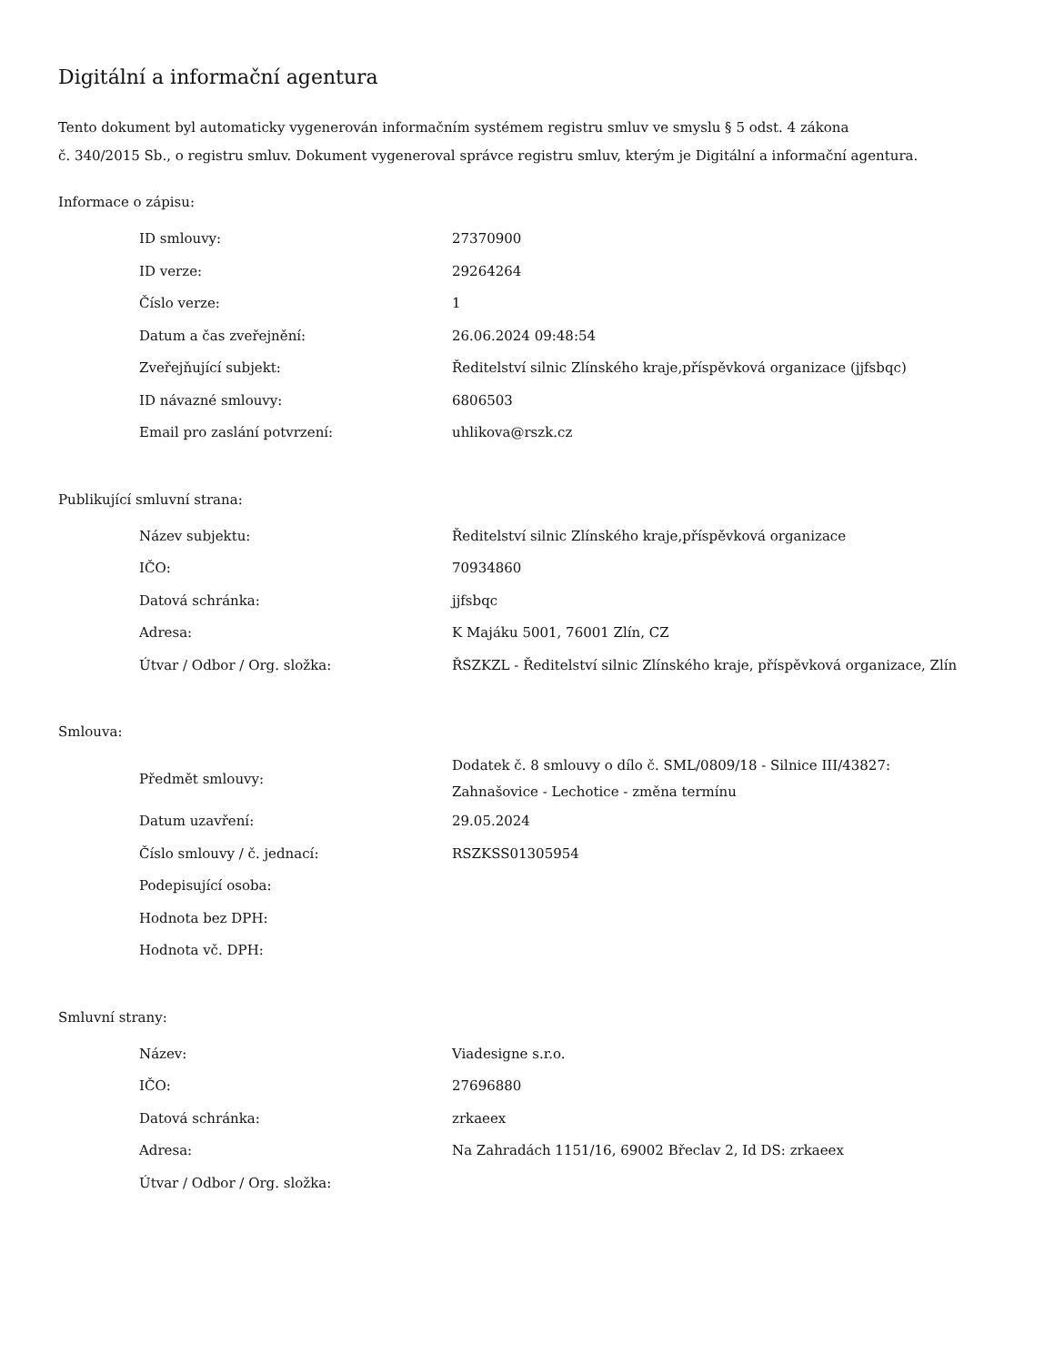Digitální a informační agentura
Tento dokument byl automaticky vygenerován informačním systémem registru smluv ve smyslu § 5 odst. 4 zákona
č. 340/2015 Sb., o registru smluv. Dokument vygeneroval správce registru smluv, kterým je Digitální a informační agentura.
Informace o zápisu:
| ID smlouvy: | 27370900 |
| ID verze: | 29264264 |
| Číslo verze: | 1 |
| Datum a čas zveřejnění: | 26.06.2024 09:48:54 |
| Zveřejňující subjekt: | Ředitelství silnic Zlínského kraje,příspěvková organizace (jjfsbqc) |
| ID návazné smlouvy: | 6806503 |
| Email pro zaslání potvrzení: | uhlikova@rszk.cz |
Publikující smluvní strana:
| Název subjektu: | Ředitelství silnic Zlínského kraje,příspěvková organizace |
| IČO: | 70934860 |
| Datová schránka: | jjfsbqc |
| Adresa: | K Majáku 5001, 76001 Zlín, CZ |
| Útvar / Odbor / Org. složka: | ŘSZKZL - Ředitelství silnic Zlínského kraje, příspěvková organizace, Zlín |
Smlouva:
| Předmět smlouvy: | Dodatek č. 8 smlouvy o dílo č. SML/0809/18 - Silnice III/43827: Zahnašovice - Lechotice - změna termínu |
| Datum uzavření: | 29.05.2024 |
| Číslo smlouvy / č. jednací: | RSZKSS01305954 |
| Podepisující osoba: | |
| Hodnota bez DPH: | |
| Hodnota vč. DPH: | |
Smluvní strany:
| Název: | Viadesigne s.r.o. |
| IČO: | 27696880 |
| Datová schránka: | zrkaeex |
| Adresa: | Na Zahradách 1151/16, 69002 Břeclav 2, Id DS: zrkaeex |
| Útvar / Odbor / Org. složka: | |